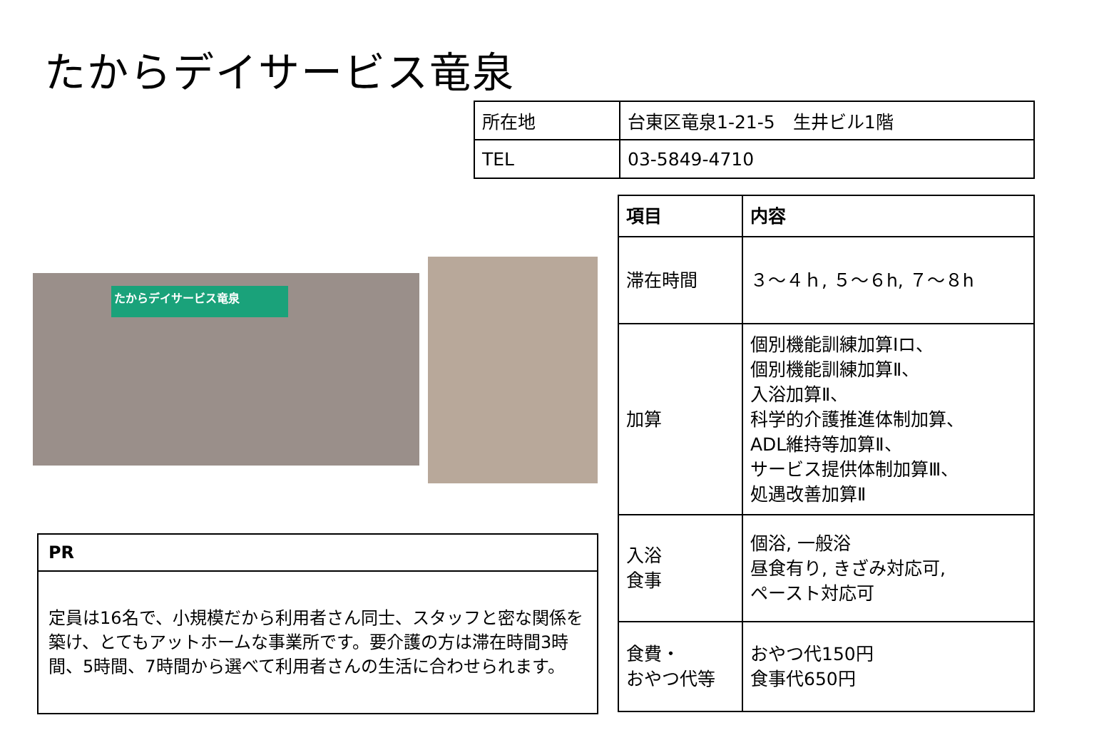たからデイサービス竜泉
| 所在地 | 台東区竜泉1-21-5 生井ビル1階 |
| TEL | 03-5849-4710 |
たからデイサービス竜泉
| 項目 | 内容 |
| --- | --- |
| 滞在時間 | ３～４ｈ, ５～６h, ７～８h |
| 加算 | 個別機能訓練加算Ⅰロ、 個別機能訓練加算Ⅱ、 入浴加算Ⅱ、 科学的介護推進体制加算、 ADL維持等加算Ⅱ、 サービス提供体制加算Ⅲ、 処遇改善加算Ⅱ |
| 入浴 食事 | 個浴, 一般浴 昼食有り, きざみ対応可, ペースト対応可 |
| 食費・ おやつ代等 | おやつ代150円 食事代650円 |
| PR |
| 定員は16名で、小規模だから利用者さん同士、スタッフと密な関係を築け、とてもアットホームな事業所です。要介護の方は滞在時間3時間、5時間、7時間から選べて利用者さんの生活に合わせられます。 |